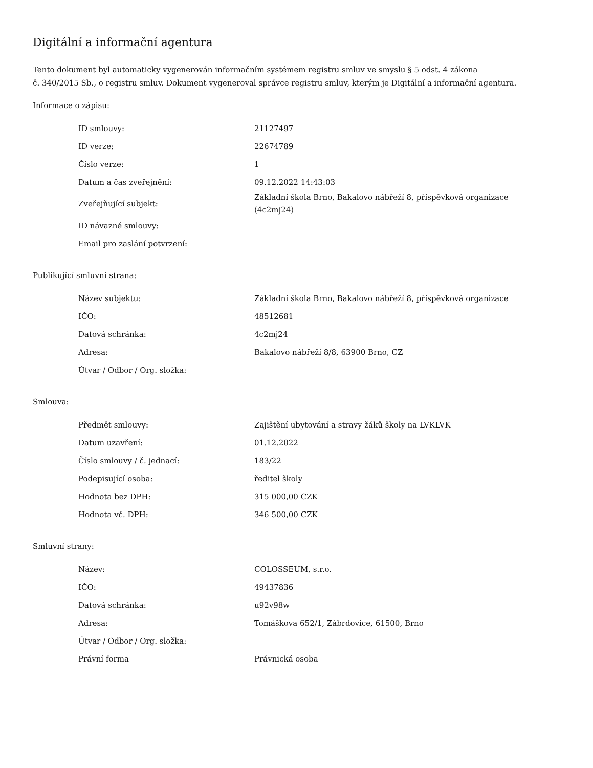Digitální a informační agentura
Tento dokument byl automaticky vygenerován informačním systémem registru smluv ve smyslu § 5 odst. 4 zákona
č. 340/2015 Sb., o registru smluv. Dokument vygeneroval správce registru smluv, kterým je Digitální a informační agentura.
Informace o zápisu:
| ID smlouvy: | 21127497 |
| ID verze: | 22674789 |
| Číslo verze: | 1 |
| Datum a čas zveřejnění: | 09.12.2022 14:43:03 |
| Zveřejňující subjekt: | Základní škola Brno, Bakalovo nábřeží 8, příspěvková organizace (4c2mj24) |
| ID návazné smlouvy: | |
| Email pro zaslání potvrzení: | |
Publikující smluvní strana:
| Název subjektu: | Základní škola Brno, Bakalovo nábřeží 8, příspěvková organizace |
| IČO: | 48512681 |
| Datová schránka: | 4c2mj24 |
| Adresa: | Bakalovo nábřeží 8/8, 63900 Brno, CZ |
| Útvar / Odbor / Org. složka: | |
Smlouva:
| Předmět smlouvy: | Zajištění ubytování a stravy žáků školy na LVKLVK |
| Datum uzavření: | 01.12.2022 |
| Číslo smlouvy / č. jednací: | 183/22 |
| Podepisující osoba: | ředitel školy |
| Hodnota bez DPH: | 315 000,00 CZK |
| Hodnota vč. DPH: | 346 500,00 CZK |
Smluvní strany:
| Název: | COLOSSEUM, s.r.o. |
| IČO: | 49437836 |
| Datová schránka: | u92v98w |
| Adresa: | Tomáškova 652/1, Zábrdovice, 61500, Brno |
| Útvar / Odbor / Org. složka: | |
| Právní forma | Právnická osoba |